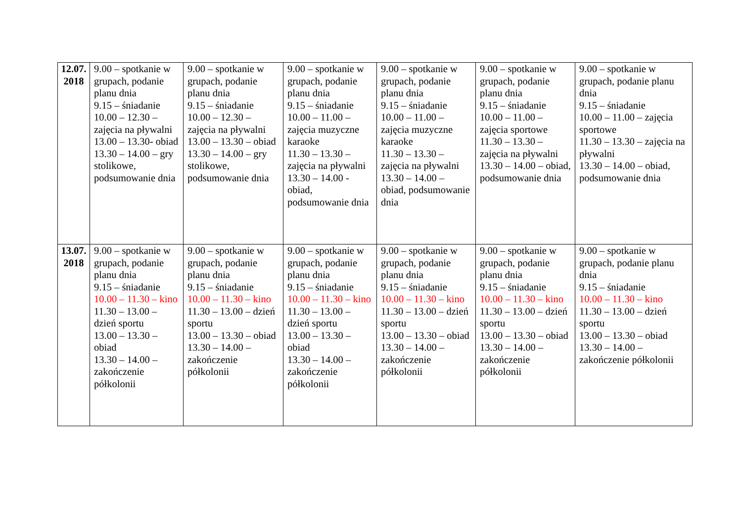| 12.07. 2018 | 9.00 – spotkanie w grupach, podanie planu dnia 9.15 – śniadanie 10.00 – 12.30 – zajęcia na pływalni 13.00 – 13.30- obiad 13.30 – 14.00 – gry stolikowe, podsumowanie dnia | 9.00 – spotkanie w grupach, podanie planu dnia 9.15 – śniadanie 10.00 – 12.30 – zajęcia na pływalni 13.00 – 13.30 – obiad 13.30 – 14.00 – gry stolikowe, podsumowanie dnia | 9.00 – spotkanie w grupach, podanie planu dnia 9.15 – śniadanie 10.00 – 11.00 – zajęcia muzyczne karaoke 11.30 – 13.30 – zajęcia na pływalni 13.30 – 14.00 - obiad, podsumowanie dnia | 9.00 – spotkanie w grupach, podanie planu dnia 9.15 – śniadanie 10.00 – 11.00 – zajęcia muzyczne karaoke 11.30 – 13.30 – zajęcia na pływalni 13.30 – 14.00 – obiad, podsumowanie dnia | 9.00 – spotkanie w grupach, podanie planu dnia 9.15 – śniadanie 10.00 – 11.00 – zajęcia sportowe 11.30 – 13.30 – zajęcia na pływalni 13.30 – 14.00 – obiad, podsumowanie dnia | 9.00 – spotkanie w grupach, podanie planu dnia 9.15 – śniadanie 10.00 – 11.00 – zajęcia sportowe 11.30 – 13.30 – zajęcia na pływalni 13.30 – 14.00 – obiad, podsumowanie dnia |
| 13.07. 2018 | 9.00 – spotkanie w grupach, podanie planu dnia 9.15 – śniadanie 10.00 – 11.30 – kino 11.30 – 13.00 – dzień sportu 13.00 – 13.30 – obiad 13.30 – 14.00 – zakończenie półkolonii | 9.00 – spotkanie w grupach, podanie planu dnia 9.15 – śniadanie 10.00 – 11.30 – kino 11.30 – 13.00 – dzień sportu 13.00 – 13.30 – obiad 13.30 – 14.00 – zakończenie półkolonii | 9.00 – spotkanie w grupach, podanie planu dnia 9.15 – śniadanie 10.00 – 11.30 – kino 11.30 – 13.00 – dzień sportu 13.00 – 13.30 – obiad 13.30 – 14.00 – zakończenie półkolonii | 9.00 – spotkanie w grupach, podanie planu dnia 9.15 – śniadanie 10.00 – 11.30 – kino 11.30 – 13.00 – dzień sportu 13.00 – 13.30 – obiad 13.30 – 14.00 – zakończenie półkolonii | 9.00 – spotkanie w grupach, podanie planu dnia 9.15 – śniadanie 10.00 – 11.30 – kino 11.30 – 13.00 – dzień sportu 13.00 – 13.30 – obiad 13.30 – 14.00 – zakończenie półkolonii | 9.00 – spotkanie w grupach, podanie planu dnia 9.15 – śniadanie 10.00 – 11.30 – kino 11.30 – 13.00 – dzień sportu 13.00 – 13.30 – obiad 13.30 – 14.00 – zakończenie półkolonii |